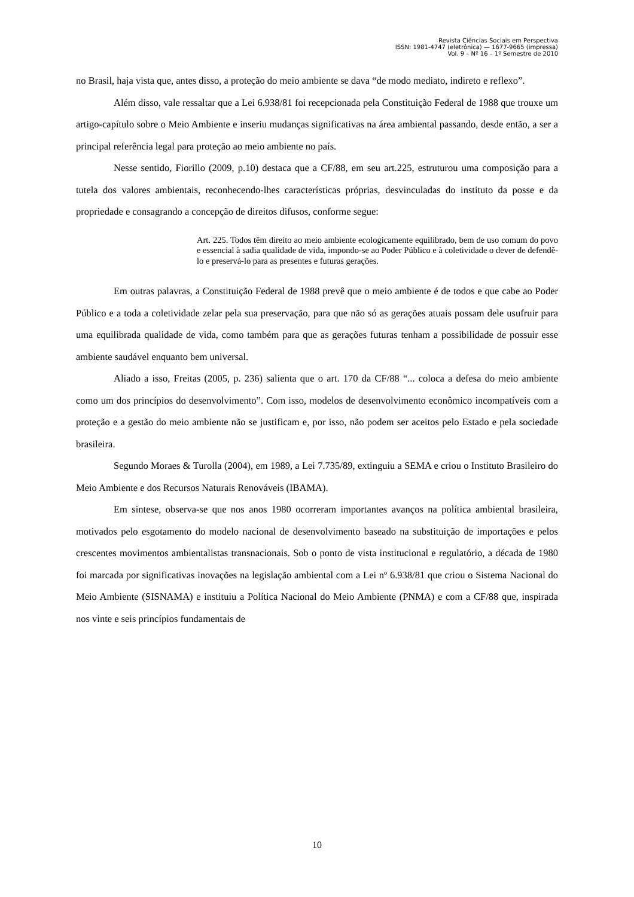Revista Ciências Sociais em Perspectiva
ISSN: 1981-4747 (eletrônica) — 1677-9665 (impressa)
Vol. 9 – Nº 16 – 1º Semestre de 2010
no Brasil, haja vista que, antes disso, a proteção do meio ambiente se dava “de modo mediato, indireto e reflexo”.
Além disso, vale ressaltar que a Lei 6.938/81 foi recepcionada pela Constituição Federal de 1988 que trouxe um artigo-capítulo sobre o Meio Ambiente e inseriu mudanças significativas na área ambiental passando, desde então, a ser a principal referência legal para proteção ao meio ambiente no país.
Nesse sentido, Fiorillo (2009, p.10) destaca que a CF/88, em seu art.225, estruturou uma composição para a tutela dos valores ambientais, reconhecendo-lhes características próprias, desvinculadas do instituto da posse e da propriedade e consagrando a concepção de direitos difusos, conforme segue:
Art. 225. Todos têm direito ao meio ambiente ecologicamente equilibrado, bem de uso comum do povo e essencial à sadia qualidade de vida, impondo-se ao Poder Público e à coletividade o dever de defendê-lo e preservá-lo para as presentes e futuras gerações.
Em outras palavras, a Constituição Federal de 1988 prevê que o meio ambiente é de todos e que cabe ao Poder Público e a toda a coletividade zelar pela sua preservação, para que não só as gerações atuais possam dele usufruir para uma equilibrada qualidade de vida, como também para que as gerações futuras tenham a possibilidade de possuir esse ambiente saudável enquanto bem universal.
Aliado a isso, Freitas (2005, p. 236) salienta que o art. 170 da CF/88 “... coloca a defesa do meio ambiente como um dos princípios do desenvolvimento”. Com isso, modelos de desenvolvimento econômico incompatíveis com a proteção e a gestão do meio ambiente não se justificam e, por isso, não podem ser aceitos pelo Estado e pela sociedade brasileira.
Segundo Moraes & Turolla (2004), em 1989, a Lei 7.735/89, extinguiu a SEMA e criou o Instituto Brasileiro do Meio Ambiente e dos Recursos Naturais Renováveis (IBAMA).
Em sintese, observa-se que nos anos 1980 ocorreram importantes avanços na política ambiental brasileira, motivados pelo esgotamento do modelo nacional de desenvolvimento baseado na substituição de importações e pelos crescentes movimentos ambientalistas transnacionais. Sob o ponto de vista institucional e regulatório, a década de 1980 foi marcada por significativas inovações na legislação ambiental com a Lei nº 6.938/81 que criou o Sistema Nacional do Meio Ambiente (SISNAMA) e instituiu a Política Nacional do Meio Ambiente (PNMA) e com a CF/88 que, inspirada nos vinte e seis princípios fundamentais de
10